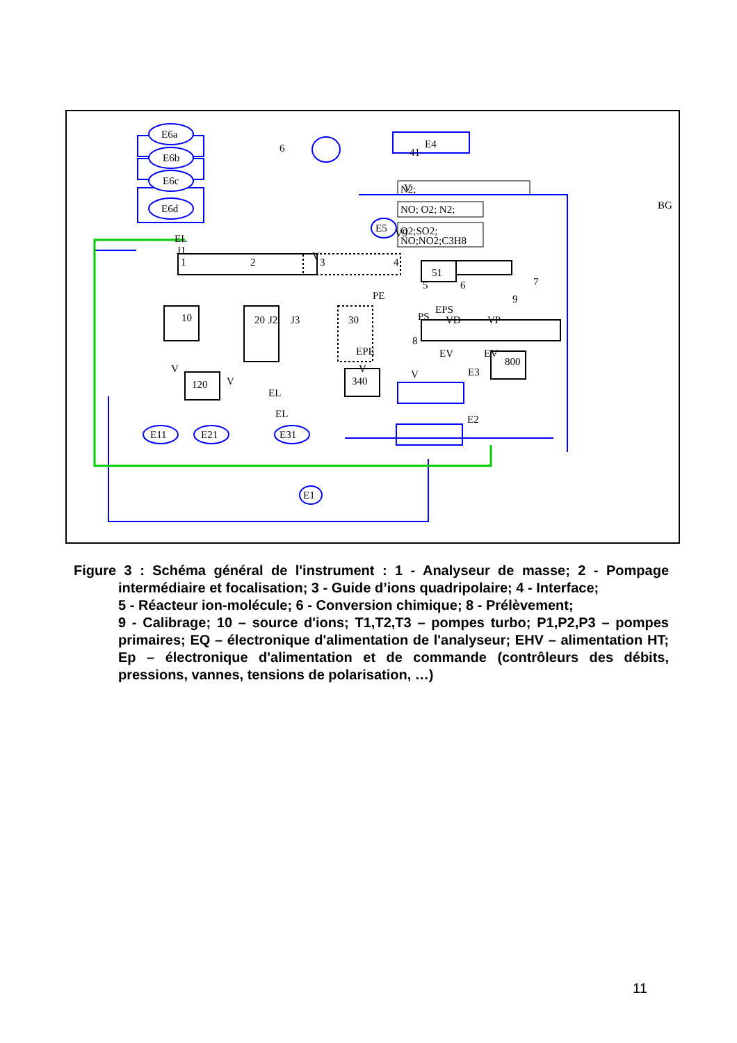E6a
E6b
E6c
E6d
6
E4
41
E5
1
2
3
4
51
5
6
7
9
10
20
30
120
340
800
PS
VD
VP
8
N2;
NO; O2; N2;
O2;SO2;
NO;NO2;C3H8
BG
E3
E2
E11
E21
E31
E1
EL
J1
J2
J3
V
V
V
V
V
V
V9
EPE
EV
EV
EPS
EL
EL
PE
Figure 3 : Schéma général de l'instrument : 1 - Analyseur de masse; 2 - Pompage intermédiaire et focalisation; 3 - Guide d’ions quadripolaire; 4 - Interface;
5 - Réacteur ion-molécule; 6 - Conversion chimique; 8 - Prélèvement;
9 - Calibrage; 10 – source d'ions; T1,T2,T3 – pompes turbo; P1,P2,P3 – pompes primaires; EQ – électronique d'alimentation de l'analyseur; EHV – alimentation HT; Ep – électronique d'alimentation et de commande (contrôleurs des débits, pressions, vannes, tensions de polarisation, …)
11